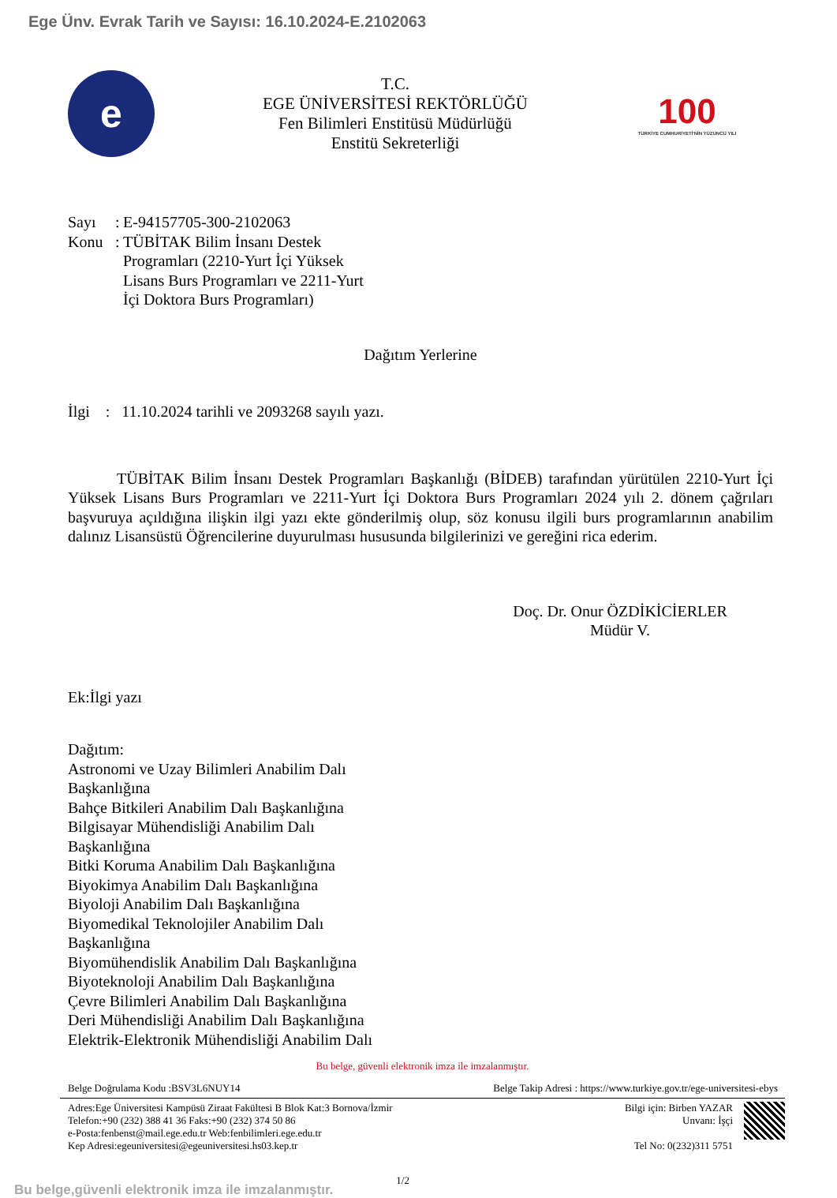Ege Ünv. Evrak Tarih ve Sayısı: 16.10.2024-E.2102063
e
T.C.
EGE ÜNİVERSİTESİ REKTÖRLÜĞÜ
Fen Bilimleri Enstitüsü Müdürlüğü
Enstitü Sekreterliği
100
TÜRKİYE CUMHURİYETİ'NİN YÜZÜNCÜ YILI
Sayı: E-94157705-300-2102063 Konu: TÜBİTAK Bilim İnsanı Destek Programları (2210-Yurt İçi Yüksek Lisans Burs Programları ve 2211-Yurt İçi Doktora Burs Programları)
Dağıtım Yerlerine
İlgi : 11.10.2024 tarihli ve 2093268 sayılı yazı.
TÜBİTAK Bilim İnsanı Destek Programları Başkanlığı (BİDEB) tarafından yürütülen 2210-Yurt İçi Yüksek Lisans Burs Programları ve 2211-Yurt İçi Doktora Burs Programları 2024 yılı 2. dönem çağrıları başvuruya açıldığına ilişkin ilgi yazı ekte gönderilmiş olup, söz konusu ilgili burs programlarının anabilim dalınız Lisansüstü Öğrencilerine duyurulması hususunda bilgilerinizi ve gereğini rica ederim.
Doç. Dr. Onur ÖZDİKİCİERLER
Müdür V.
Ek:İlgi yazı
Dağıtım:
Astronomi ve Uzay Bilimleri Anabilim Dalı Başkanlığına
Bahçe Bitkileri Anabilim Dalı Başkanlığına
Bilgisayar Mühendisliği Anabilim Dalı Başkanlığına
Bitki Koruma Anabilim Dalı Başkanlığına
Biyokimya Anabilim Dalı Başkanlığına
Biyoloji Anabilim Dalı Başkanlığına
Biyomedikal Teknolojiler Anabilim Dalı Başkanlığına
Biyomühendislik Anabilim Dalı Başkanlığına
Biyoteknoloji Anabilim Dalı Başkanlığına
Çevre Bilimleri Anabilim Dalı Başkanlığına
Deri Mühendisliği Anabilim Dalı Başkanlığına
Elektrik-Elektronik Mühendisliği Anabilim Dalı
Bu belge, güvenli elektronik imza ile imzalanmıştır.
Belge Doğrulama Kodu :BSV3L6NUY14 Belge Takip Adresi : https://www.turkiye.gov.tr/ege-universitesi-ebys
Adres:Ege Üniversitesi Kampüsü Ziraat Fakültesi B Blok Kat:3 Bornova/İzmir
Telefon:+90 (232) 388 41 36 Faks:+90 (232) 374 50 86
e-Posta:fenbenst@mail.ege.edu.tr Web:fenbilimleri.ege.edu.tr
Kep Adresi:egeuniversitesi@egeuniversitesi.hs03.kep.tr
Bilgi için: Birben YAZAR
Unvanı: İşçi
Tel No: 0(232)311 5751
Bu belge,güvenli elektronik imza ile imzalanmıştır. 1/2